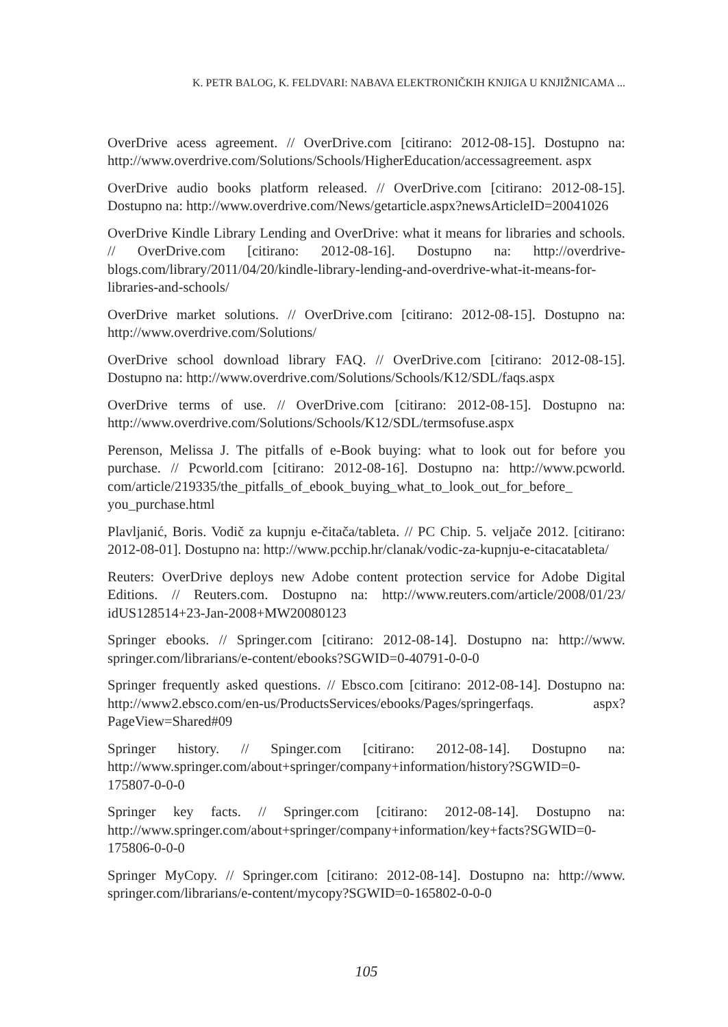K. PETR BALOG, K. FELDVARI: NABAVA ELEKTRONIČKIH KNJIGA U KNJIŽNICAMA ...
OverDrive acess agreement. // OverDrive.com [citirano: 2012-08-15]. Dostupno na: http://www.overdrive.com/Solutions/Schools/HigherEducation/accessagreement. aspx
OverDrive audio books platform released. // OverDrive.com [citirano: 2012-08-15]. Dostupno na: http://www.overdrive.com/News/getarticle.aspx?newsArticleID=20041026
OverDrive Kindle Library Lending and OverDrive: what it means for libraries and schools. // OverDrive.com [citirano: 2012-08-16]. Dostupno na: http://overdrive-blogs.com/library/2011/04/20/kindle-library-lending-and-overdrive-what-it-means-for-libraries-and-schools/
OverDrive market solutions. // OverDrive.com [citirano: 2012-08-15]. Dostupno na: http://www.overdrive.com/Solutions/
OverDrive school download library FAQ. // OverDrive.com [citirano: 2012-08-15]. Dostupno na: http://www.overdrive.com/Solutions/Schools/K12/SDL/faqs.aspx
OverDrive terms of use. // OverDrive.com [citirano: 2012-08-15]. Dostupno na: http://www.overdrive.com/Solutions/Schools/K12/SDL/termsofuse.aspx
Perenson, Melissa J. The pitfalls of e-Book buying: what to look out for before you purchase. // Pcworld.com [citirano: 2012-08-16]. Dostupno na: http://www.pcworld. com/article/219335/the_pitfalls_of_ebook_buying_what_to_look_out_for_before_ you_purchase.html
Plavljanić, Boris. Vodič za kupnju e-čitača/tableta. // PC Chip. 5. veljače 2012. [citirano: 2012-08-01]. Dostupno na: http://www.pcchip.hr/clanak/vodic-za-kupnju-e-citacatableta/
Reuters: OverDrive deploys new Adobe content protection service for Adobe Digital Editions. // Reuters.com. Dostupno na: http://www.reuters.com/article/2008/01/23/ idUS128514+23-Jan-2008+MW20080123
Springer ebooks. // Springer.com [citirano: 2012-08-14]. Dostupno na: http://www. springer.com/librarians/e-content/ebooks?SGWID=0-40791-0-0-0
Springer frequently asked questions. // Ebsco.com [citirano: 2012-08-14]. Dostupno na: http://www2.ebsco.com/en-us/ProductsServices/ebooks/Pages/springerfaqs. aspx?PageView=Shared#09
Springer history. // Spinger.com [citirano: 2012-08-14]. Dostupno na: http://www.springer.com/about+springer/company+information/history?SGWID=0-175807-0-0-0
Springer key facts. // Springer.com [citirano: 2012-08-14]. Dostupno na: http://www.springer.com/about+springer/company+information/key+facts?SGWID=0-175806-0-0-0
Springer MyCopy. // Springer.com [citirano: 2012-08-14]. Dostupno na: http://www. springer.com/librarians/e-content/mycopy?SGWID=0-165802-0-0-0
105